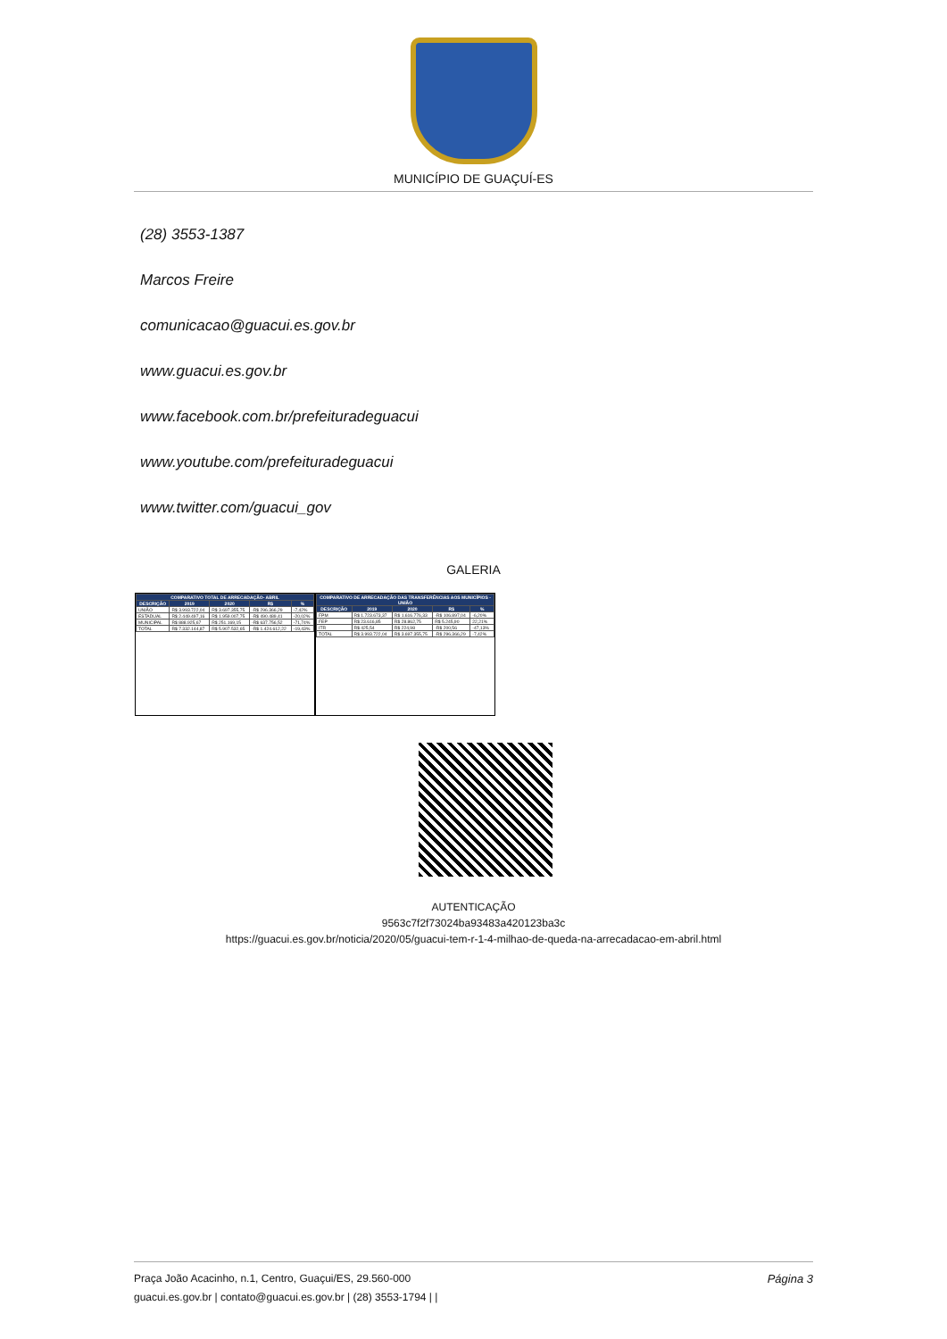MUNICÍPIO DE GUAÇUÍ-ES
(28) 3553-1387
Marcos Freire
comunicacao@guacui.es.gov.br
www.guacui.es.gov.br
www.facebook.com.br/prefeituradeguacui
www.youtube.com/prefeituradeguacui
www.twitter.com/guacui_gov
GALERIA
| COMPARATIVO TOTAL DE ARRECADAÇÃO- ABRIL | | | | |
| --- | --- | --- | --- | --- |
| DESCRIÇÃO | 2019 | 2020 | R$ | % |
| UNIÃO | R$ 3.993.722,04 | R$ 3.697.355,75 | -R$ 296.366,29 | -7,42% |
| ESTADUAL | R$ 2.449.497,16 | R$ 1.959.007,75 | -R$ 490.489,41 | -20,02% |
| MUNICIPAL | R$ 888.925,67 | R$ 251.169,15 | -R$ 637.756,52 | -71,74% |
| TOTAL | R$ 7.332.144,87 | R$ 5.907.532,65 | -R$ 1.424.612,22 | -19,43% |
| COMPARATIVO DE ARRECADAÇÃO DAS TRANSFERÊNCIAS AOS MUNICÍPIOS - UNIÃO | | | | |
| --- | --- | --- | --- | --- |
| DESCRIÇÃO | 2019 | 2020 | R$ | % |
| FPM | R$ 1.723.673,37 | R$ 1.616.776,33 | -R$ 106.897,04 | -6,20% |
| FEP | R$ 23.616,85 | R$ 28.862,75 | R$ 5.245,90 | 22,21% |
| ITR | R$ 425,54 | R$ 224,98 | -R$ 200,56 | -47,13% |
| TOTAL | R$ 3.993.722,04 | R$ 3.697.355,75 | -R$ 296.366,29 | -7,42% |
AUTENTICAÇÃO
9563c7f2f73024ba93483a420123ba3c
https://guacui.es.gov.br/noticia/2020/05/guacui-tem-r-1-4-milhao-de-queda-na-arrecadacao-em-abril.html
Página 3 Praça João Acacinho, n.1, Centro, Guaçui/ES, 29.560-000
guacui.es.gov.br | contato@guacui.es.gov.br | (28) 3553-1794 | |